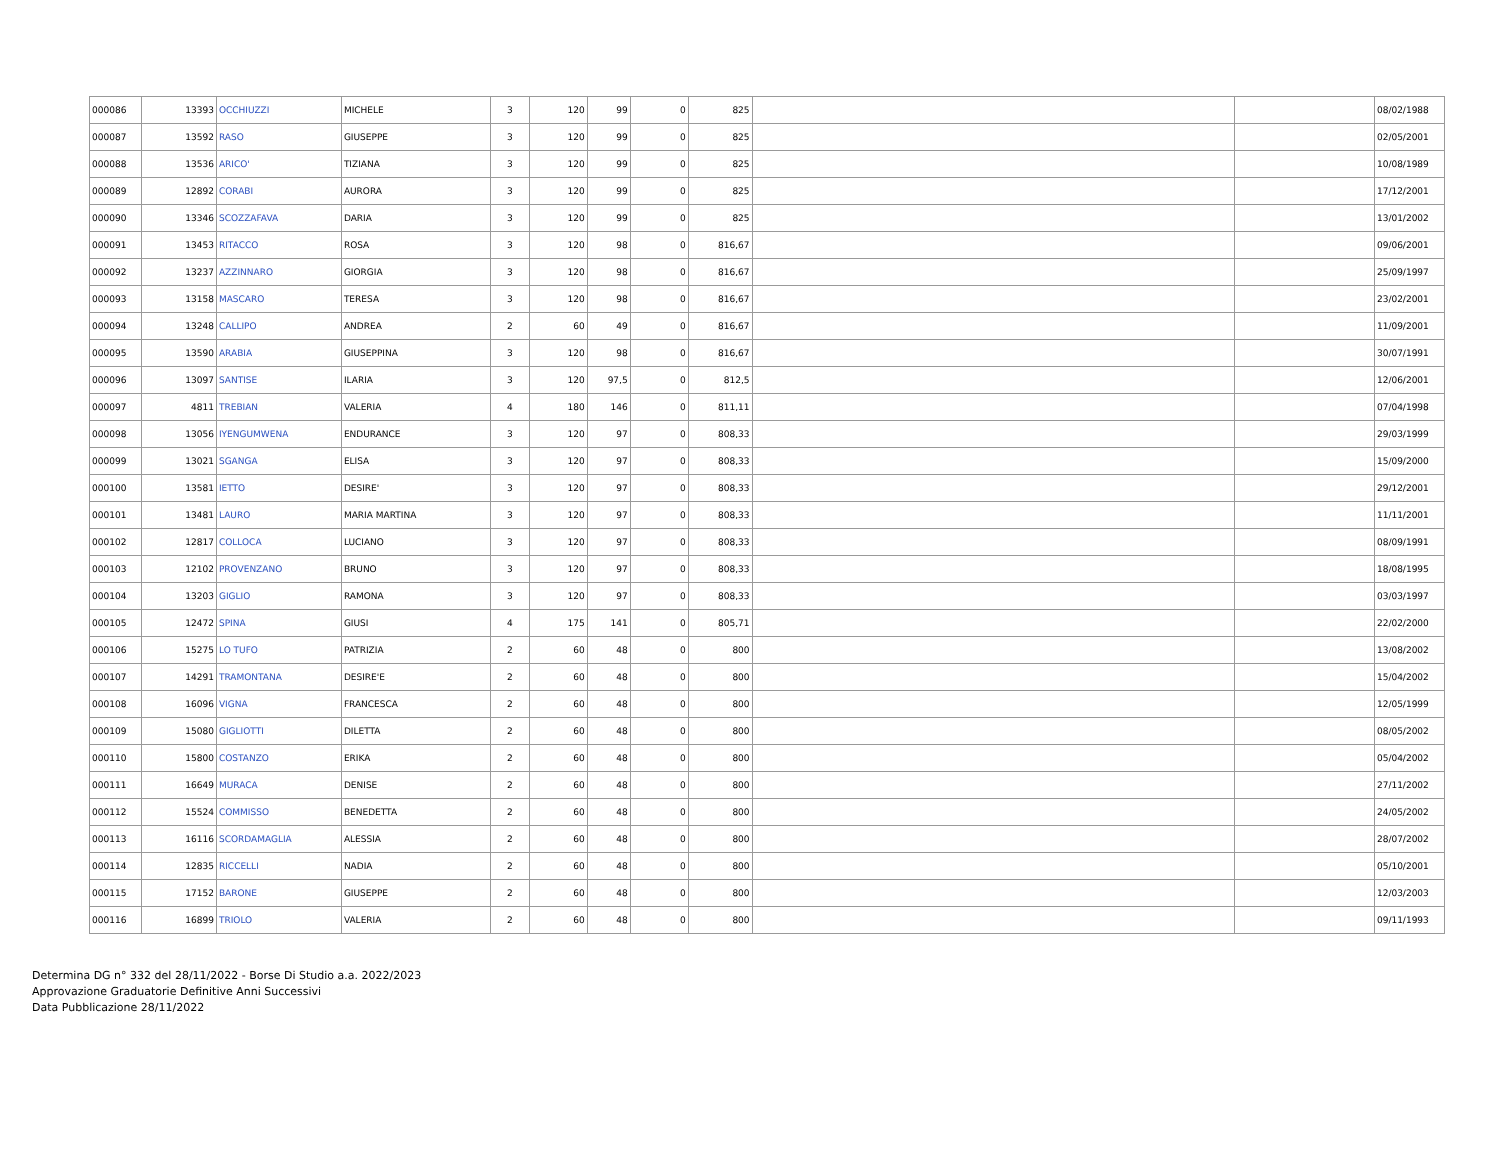| 000086 | 13393 | OCCHIUZZI | MICHELE | 3 | 120 | 99 | 0 | 825 | | | 08/02/1988 |
| 000087 | 13592 | RASO | GIUSEPPE | 3 | 120 | 99 | 0 | 825 | | | 02/05/2001 |
| 000088 | 13536 | ARICO' | TIZIANA | 3 | 120 | 99 | 0 | 825 | | | 10/08/1989 |
| 000089 | 12892 | CORABI | AURORA | 3 | 120 | 99 | 0 | 825 | | | 17/12/2001 |
| 000090 | 13346 | SCOZZAFAVA | DARIA | 3 | 120 | 99 | 0 | 825 | | | 13/01/2002 |
| 000091 | 13453 | RITACCO | ROSA | 3 | 120 | 98 | 0 | 816,67 | | | 09/06/2001 |
| 000092 | 13237 | AZZINNARO | GIORGIA | 3 | 120 | 98 | 0 | 816,67 | | | 25/09/1997 |
| 000093 | 13158 | MASCARO | TERESA | 3 | 120 | 98 | 0 | 816,67 | | | 23/02/2001 |
| 000094 | 13248 | CALLIPO | ANDREA | 2 | 60 | 49 | 0 | 816,67 | | | 11/09/2001 |
| 000095 | 13590 | ARABIA | GIUSEPPINA | 3 | 120 | 98 | 0 | 816,67 | | | 30/07/1991 |
| 000096 | 13097 | SANTISE | ILARIA | 3 | 120 | 97,5 | 0 | 812,5 | | | 12/06/2001 |
| 000097 | 4811 | TREBIAN | VALERIA | 4 | 180 | 146 | 0 | 811,11 | | | 07/04/1998 |
| 000098 | 13056 | IYENGUMWENA | ENDURANCE | 3 | 120 | 97 | 0 | 808,33 | | | 29/03/1999 |
| 000099 | 13021 | SGANGA | ELISA | 3 | 120 | 97 | 0 | 808,33 | | | 15/09/2000 |
| 000100 | 13581 | IETTO | DESIRE' | 3 | 120 | 97 | 0 | 808,33 | | | 29/12/2001 |
| 000101 | 13481 | LAURO | MARIA MARTINA | 3 | 120 | 97 | 0 | 808,33 | | | 11/11/2001 |
| 000102 | 12817 | COLLOCA | LUCIANO | 3 | 120 | 97 | 0 | 808,33 | | | 08/09/1991 |
| 000103 | 12102 | PROVENZANO | BRUNO | 3 | 120 | 97 | 0 | 808,33 | | | 18/08/1995 |
| 000104 | 13203 | GIGLIO | RAMONA | 3 | 120 | 97 | 0 | 808,33 | | | 03/03/1997 |
| 000105 | 12472 | SPINA | GIUSI | 4 | 175 | 141 | 0 | 805,71 | | | 22/02/2000 |
| 000106 | 15275 | LO TUFO | PATRIZIA | 2 | 60 | 48 | 0 | 800 | | | 13/08/2002 |
| 000107 | 14291 | TRAMONTANA | DESIRE'E | 2 | 60 | 48 | 0 | 800 | | | 15/04/2002 |
| 000108 | 16096 | VIGNA | FRANCESCA | 2 | 60 | 48 | 0 | 800 | | | 12/05/1999 |
| 000109 | 15080 | GIGLIOTTI | DILETTA | 2 | 60 | 48 | 0 | 800 | | | 08/05/2002 |
| 000110 | 15800 | COSTANZO | ERIKA | 2 | 60 | 48 | 0 | 800 | | | 05/04/2002 |
| 000111 | 16649 | MURACA | DENISE | 2 | 60 | 48 | 0 | 800 | | | 27/11/2002 |
| 000112 | 15524 | COMMISSO | BENEDETTA | 2 | 60 | 48 | 0 | 800 | | | 24/05/2002 |
| 000113 | 16116 | SCORDAMAGLIA | ALESSIA | 2 | 60 | 48 | 0 | 800 | | | 28/07/2002 |
| 000114 | 12835 | RICCELLI | NADIA | 2 | 60 | 48 | 0 | 800 | | | 05/10/2001 |
| 000115 | 17152 | BARONE | GIUSEPPE | 2 | 60 | 48 | 0 | 800 | | | 12/03/2003 |
| 000116 | 16899 | TRIOLO | VALERIA | 2 | 60 | 48 | 0 | 800 | | | 09/11/1993 |
Determina DG n° 332 del 28/11/2022 - Borse Di Studio a.a. 2022/2023
Approvazione Graduatorie Definitive Anni Successivi
Data Pubblicazione 28/11/2022